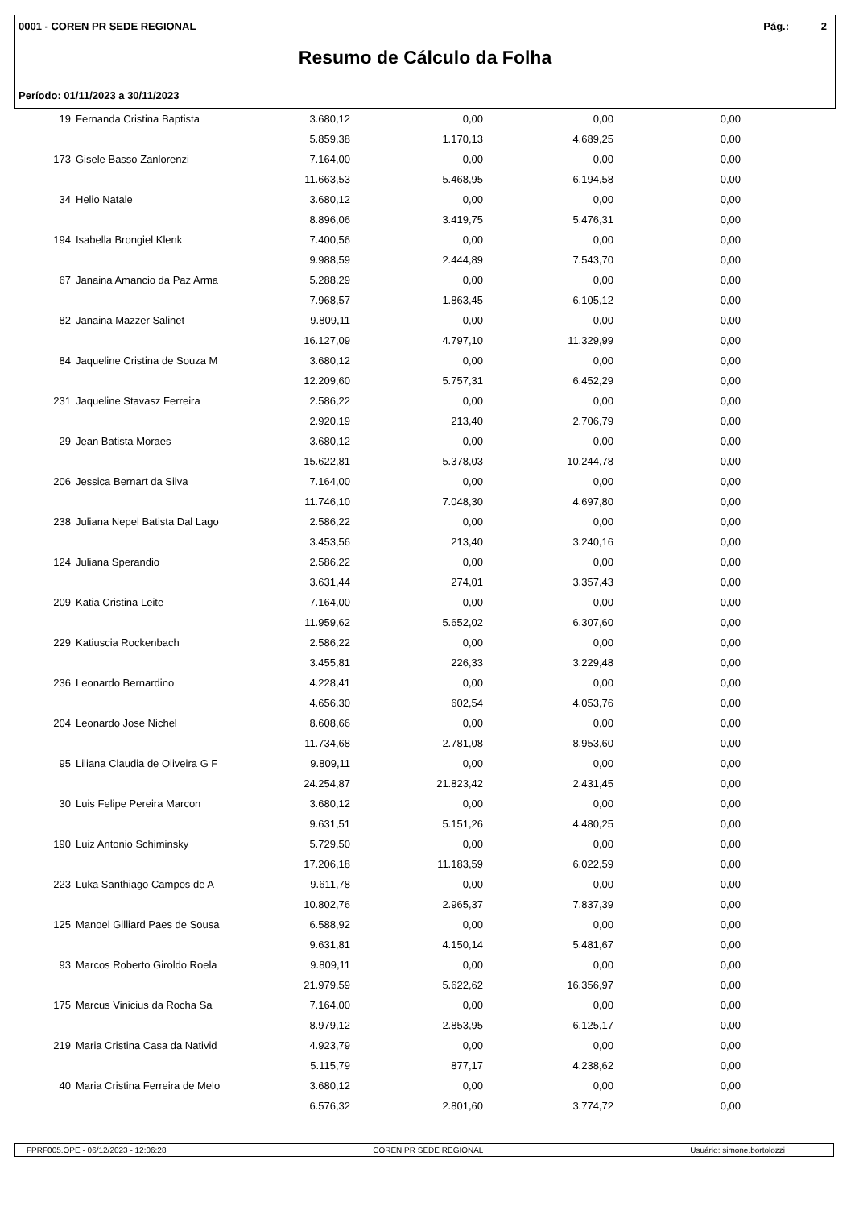0001 - COREN PR SEDE REGIONAL Pág.: 2
Resumo de Cálculo da Folha
Período: 01/11/2023 a 30/11/2023
| 19 | Fernanda Cristina Baptista | 3.680,12 | 0,00 | 0,00 | 0,00 |
| | | 5.859,38 | 1.170,13 | 4.689,25 | 0,00 |
| 173 | Gisele Basso Zanlorenzi | 7.164,00 | 0,00 | 0,00 | 0,00 |
| | | 11.663,53 | 5.468,95 | 6.194,58 | 0,00 |
| 34 | Helio Natale | 3.680,12 | 0,00 | 0,00 | 0,00 |
| | | 8.896,06 | 3.419,75 | 5.476,31 | 0,00 |
| 194 | Isabella Brongiel Klenk | 7.400,56 | 0,00 | 0,00 | 0,00 |
| | | 9.988,59 | 2.444,89 | 7.543,70 | 0,00 |
| 67 | Janaina Amancio da Paz Arma | 5.288,29 | 0,00 | 0,00 | 0,00 |
| | | 7.968,57 | 1.863,45 | 6.105,12 | 0,00 |
| 82 | Janaina Mazzer Salinet | 9.809,11 | 0,00 | 0,00 | 0,00 |
| | | 16.127,09 | 4.797,10 | 11.329,99 | 0,00 |
| 84 | Jaqueline Cristina de Souza M | 3.680,12 | 0,00 | 0,00 | 0,00 |
| | | 12.209,60 | 5.757,31 | 6.452,29 | 0,00 |
| 231 | Jaqueline Stavasz Ferreira | 2.586,22 | 0,00 | 0,00 | 0,00 |
| | | 2.920,19 | 213,40 | 2.706,79 | 0,00 |
| 29 | Jean Batista Moraes | 3.680,12 | 0,00 | 0,00 | 0,00 |
| | | 15.622,81 | 5.378,03 | 10.244,78 | 0,00 |
| 206 | Jessica Bernart da Silva | 7.164,00 | 0,00 | 0,00 | 0,00 |
| | | 11.746,10 | 7.048,30 | 4.697,80 | 0,00 |
| 238 | Juliana Nepel Batista Dal Lago | 2.586,22 | 0,00 | 0,00 | 0,00 |
| | | 3.453,56 | 213,40 | 3.240,16 | 0,00 |
| 124 | Juliana Sperandio | 2.586,22 | 0,00 | 0,00 | 0,00 |
| | | 3.631,44 | 274,01 | 3.357,43 | 0,00 |
| 209 | Katia Cristina Leite | 7.164,00 | 0,00 | 0,00 | 0,00 |
| | | 11.959,62 | 5.652,02 | 6.307,60 | 0,00 |
| 229 | Katiuscia Rockenbach | 2.586,22 | 0,00 | 0,00 | 0,00 |
| | | 3.455,81 | 226,33 | 3.229,48 | 0,00 |
| 236 | Leonardo Bernardino | 4.228,41 | 0,00 | 0,00 | 0,00 |
| | | 4.656,30 | 602,54 | 4.053,76 | 0,00 |
| 204 | Leonardo Jose Nichel | 8.608,66 | 0,00 | 0,00 | 0,00 |
| | | 11.734,68 | 2.781,08 | 8.953,60 | 0,00 |
| 95 | Liliana Claudia de Oliveira G F | 9.809,11 | 0,00 | 0,00 | 0,00 |
| | | 24.254,87 | 21.823,42 | 2.431,45 | 0,00 |
| 30 | Luis Felipe Pereira Marcon | 3.680,12 | 0,00 | 0,00 | 0,00 |
| | | 9.631,51 | 5.151,26 | 4.480,25 | 0,00 |
| 190 | Luiz Antonio Schiminsky | 5.729,50 | 0,00 | 0,00 | 0,00 |
| | | 17.206,18 | 11.183,59 | 6.022,59 | 0,00 |
| 223 | Luka Santhiago Campos de A | 9.611,78 | 0,00 | 0,00 | 0,00 |
| | | 10.802,76 | 2.965,37 | 7.837,39 | 0,00 |
| 125 | Manoel Gilliard Paes de Sousa | 6.588,92 | 0,00 | 0,00 | 0,00 |
| | | 9.631,81 | 4.150,14 | 5.481,67 | 0,00 |
| 93 | Marcos Roberto Giroldo Roela | 9.809,11 | 0,00 | 0,00 | 0,00 |
| | | 21.979,59 | 5.622,62 | 16.356,97 | 0,00 |
| 175 | Marcus Vinicius da Rocha Sa | 7.164,00 | 0,00 | 0,00 | 0,00 |
| | | 8.979,12 | 2.853,95 | 6.125,17 | 0,00 |
| 219 | Maria Cristina Casa da Nativid | 4.923,79 | 0,00 | 0,00 | 0,00 |
| | | 5.115,79 | 877,17 | 4.238,62 | 0,00 |
| 40 | Maria Cristina Ferreira de Melo | 3.680,12 | 0,00 | 0,00 | 0,00 |
| | | 6.576,32 | 2.801,60 | 3.774,72 | 0,00 |
FPRF005.OPE - 06/12/2023 - 12:06:28 COREN PR SEDE REGIONAL Usuário: simone.bortolozzi